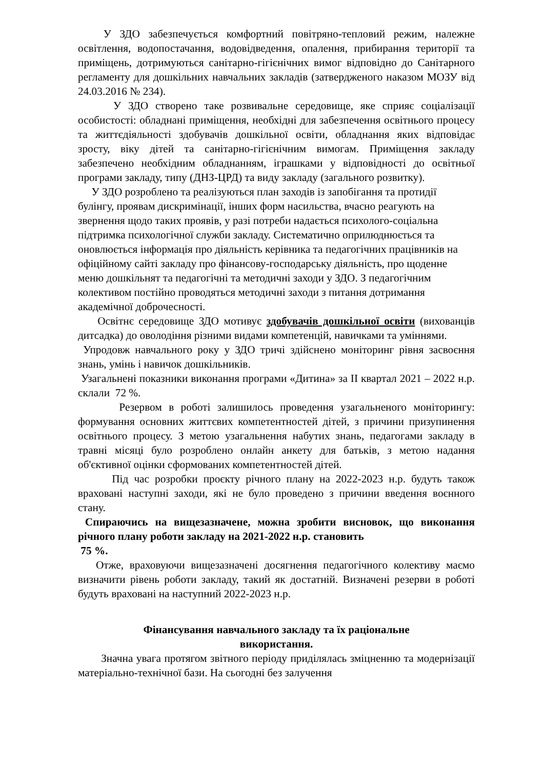У ЗДО забезпечується комфортний повітряно-тепловий режим, належне освітлення, водопостачання, водовідведення, опалення, прибирання території та приміщень, дотримуються санітарно-гігієнічних вимог відповідно до Санітарного регламенту для дошкільних навчальних закладів (затвердженого наказом МОЗУ від 24.03.2016 № 234).
У ЗДО створено таке розвивальне середовище, яке сприяє соціалізації особистості: обладнані приміщення, необхідні для забезпечення освітнього процесу та життєдіяльності здобувачів дошкільної освіти, обладнання яких відповідає зросту, віку дітей та санітарно-гігієнічним вимогам. Приміщення закладу забезпечено необхідним обладнанням, іграшками у відповідності до освітньої програми закладу, типу (ДНЗ-ЦРД) та виду закладу (загального розвитку).
У ЗДО розроблено та реалізуються план заходів із запобігання та протидії булінгу, проявам дискримінації, інших форм насильства, вчасно реагують на звернення щодо таких проявів, у разі потреби надається психолого-соціальна підтримка психологічної служби закладу. Систематично оприлюднюється та оновлюється інформація про діяльність керівника та педагогічних працівників на офіційному сайті закладу про фінансову-господарську діяльність, про щоденне меню дошкільнят та педагогічні та методичні заходи у ЗДО. З педагогічним колективом постійно проводяться методичні заходи з питання дотримання академічної доброчесності.
Освітнє середовище ЗДО мотивує здобувачів дошкільної освіти (вихованців дитсадка) до оволодіння різними видами компетенцій, навичками та уміннями.
Упродовж навчального року у ЗДО тричі здійснено моніторинг рівня засвоєння знань, умінь і навичок дошкільників.
Узагальнені показники виконання програми «Дитина» за ІІ квартал 2021 – 2022 н.р. склали 72 %.
Резервом в роботі залишилось проведення узагальненого моніторингу: формування основних життєвих компетентностей дітей, з причини призупинення освітнього процесу. З метою узагальнення набутих знань, педагогами закладу в травні місяці було розроблено онлайн анкету для батьків, з метою надання об'єктивної оцінки сформованих компетентностей дітей.
Під час розробки проєкту річного плану на 2022-2023 н.р. будуть також враховані наступні заходи, які не було проведено з причини введення воєнного стану.
Спираючись на вищезазначене, можна зробити висновок, що виконання річного плану роботи закладу на 2021-2022 н.р. становить
75 %.
Отже, враховуючи вищезазначені досягнення педагогічного колективу маємо визначити рівень роботи закладу, такий як достатній. Визначені резерви в роботі будуть враховані на наступний 2022-2023 н.р.
Фінансування навчального закладу та їх раціональне
використання.
Значна увага протягом звітного періоду приділялась зміцненню та модернізації матеріально-технічної бази. На сьогодні без залучення